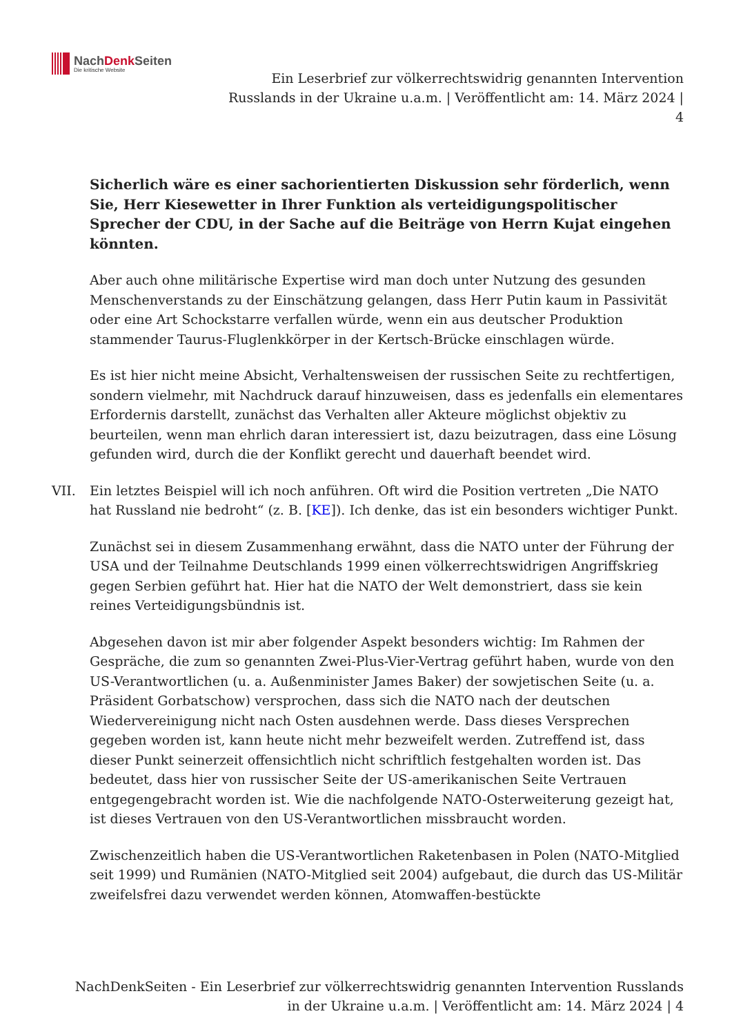NachDenk Seiten
Die kritische Website
Ein Leserbrief zur völkerrechtswidrig genannten Intervention
Russlands in der Ukraine u.a.m. | Veröffentlicht am: 14. März 2024 |
4
Sicherlich wäre es einer sachorientierten Diskussion sehr förderlich, wenn Sie, Herr Kiesewetter in Ihrer Funktion als verteidigungspolitischer Sprecher der CDU, in der Sache auf die Beiträge von Herrn Kujat eingehen könnten.
Aber auch ohne militärische Expertise wird man doch unter Nutzung des gesunden Menschenverstands zu der Einschätzung gelangen, dass Herr Putin kaum in Passivität oder eine Art Schockstarre verfallen würde, wenn ein aus deutscher Produktion stammender Taurus-Fluglenkkörper in der Kertsch-Brücke einschlagen würde.
Es ist hier nicht meine Absicht, Verhaltensweisen der russischen Seite zu rechtfertigen, sondern vielmehr, mit Nachdruck darauf hinzuweisen, dass es jedenfalls ein elementares Erfordernis darstellt, zunächst das Verhalten aller Akteure möglichst objektiv zu beurteilen, wenn man ehrlich daran interessiert ist, dazu beizutragen, dass eine Lösung gefunden wird, durch die der Konflikt gerecht und dauerhaft beendet wird.
VII. Ein letztes Beispiel will ich noch anführen. Oft wird die Position vertreten „Die NATO hat Russland nie bedroht“ (z. B. [KE]). Ich denke, das ist ein besonders wichtiger Punkt.
Zunächst sei in diesem Zusammenhang erwähnt, dass die NATO unter der Führung der USA und der Teilnahme Deutschlands 1999 einen völkerrechtswidrigen Angriffskrieg gegen Serbien geführt hat. Hier hat die NATO der Welt demonstriert, dass sie kein reines Verteidigungsbündnis ist.
Abgesehen davon ist mir aber folgender Aspekt besonders wichtig: Im Rahmen der Gespräche, die zum so genannten Zwei-Plus-Vier-Vertrag geführt haben, wurde von den US-Verantwortlichen (u. a. Außenminister James Baker) der sowjetischen Seite (u. a. Präsident Gorbatschow) versprochen, dass sich die NATO nach der deutschen Wiedervereinigung nicht nach Osten ausdehnen werde. Dass dieses Versprechen gegeben worden ist, kann heute nicht mehr bezweifelt werden. Zutreffend ist, dass dieser Punkt seinerzeit offensichtlich nicht schriftlich festgehalten worden ist. Das bedeutet, dass hier von russischer Seite der US-amerikanischen Seite Vertrauen entgegengebracht worden ist. Wie die nachfolgende NATO-Osterweiterung gezeigt hat, ist dieses Vertrauen von den US-Verantwortlichen missbraucht worden.
Zwischenzeitlich haben die US-Verantwortlichen Raketenbasen in Polen (NATO-Mitglied seit 1999) und Rumänien (NATO-Mitglied seit 2004) aufgebaut, die durch das US-Militär zweifelsfrei dazu verwendet werden können, Atomwaffen-bestückte
NachDenkSeiten - Ein Leserbrief zur völkerrechtswidrig genannten Intervention Russlands
in der Ukraine u.a.m. | Veröffentlicht am: 14. März 2024 | 4